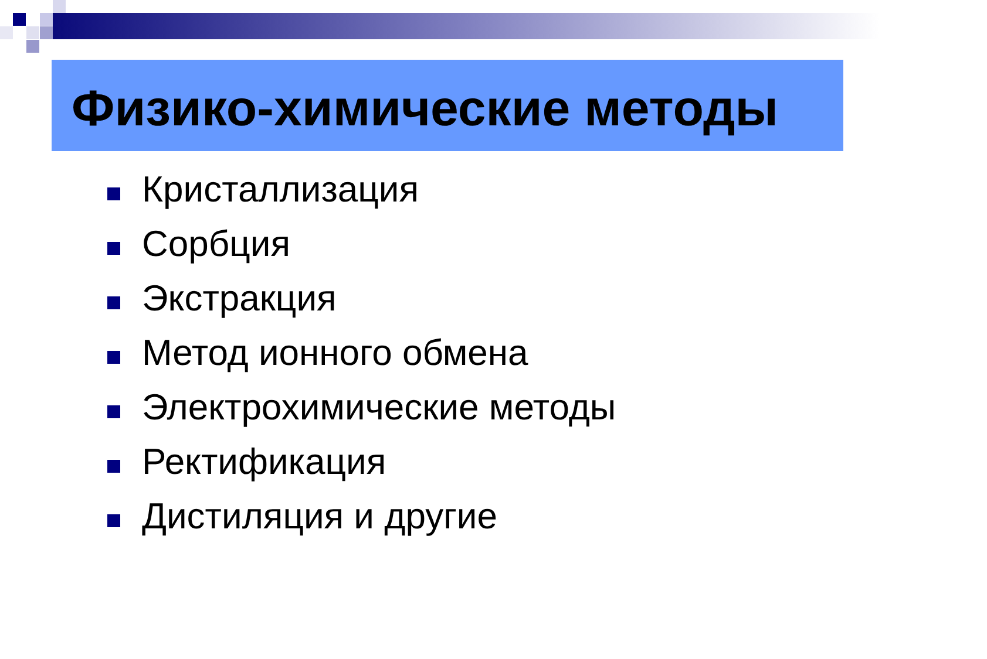Физико-химические методы
Кристаллизация
Сорбция
Экстракция
Метод ионного обмена
Электрохимические методы
Ректификация
Дистиляция и другие